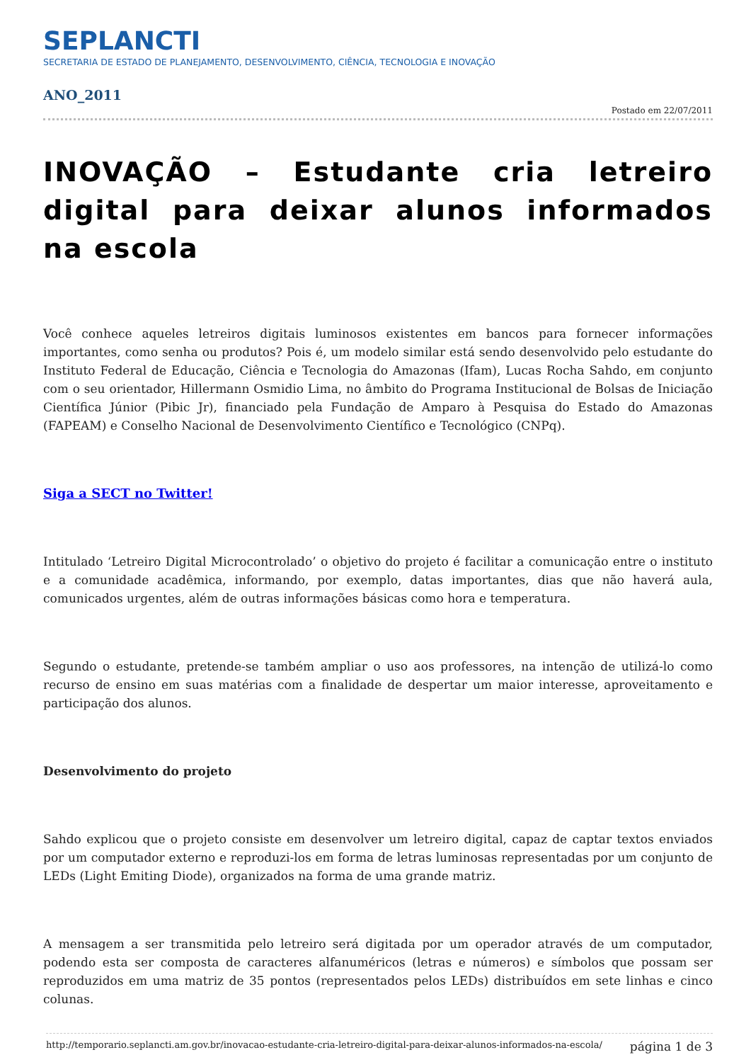SEPLANCTI
SECRETARIA DE ESTADO DE PLANEJAMENTO, DESENVOLVIMENTO, CIÊNCIA, TECNOLOGIA E INOVAÇÃO
ANO_2011
Postado em 22/07/2011
INOVAÇÃO – Estudante cria letreiro digital para deixar alunos informados na escola
Você conhece aqueles letreiros digitais luminosos existentes em bancos para fornecer informações importantes, como senha ou produtos? Pois é, um modelo similar está sendo desenvolvido pelo estudante do Instituto Federal de Educação, Ciência e Tecnologia do Amazonas (Ifam), Lucas Rocha Sahdo, em conjunto com o seu orientador, Hillermann Osmidio Lima, no âmbito do Programa Institucional de Bolsas de Iniciação Científica Júnior (Pibic Jr), financiado pela Fundação de Amparo à Pesquisa do Estado do Amazonas (FAPEAM) e Conselho Nacional de Desenvolvimento Científico e Tecnológico (CNPq).
Siga a SECT no Twitter!
Intitulado ‘Letreiro Digital Microcontrolado’ o objetivo do projeto é facilitar a comunicação entre o instituto e a comunidade acadêmica, informando, por exemplo, datas importantes, dias que não haverá aula, comunicados urgentes, além de outras informações básicas como hora e temperatura.
Segundo o estudante, pretende-se também ampliar o uso aos professores, na intenção de utilizá-lo como recurso de ensino em suas matérias com a finalidade de despertar um maior interesse, aproveitamento e participação dos alunos.
Desenvolvimento do projeto
Sahdo explicou que o projeto consiste em desenvolver um letreiro digital, capaz de captar textos enviados por um computador externo e reproduzi-los em forma de letras luminosas representadas por um conjunto de LEDs (Light Emiting Diode), organizados na forma de uma grande matriz.
A mensagem a ser transmitida pelo letreiro será digitada por um operador através de um computador, podendo esta ser composta de caracteres alfanuméricos (letras e números) e símbolos que possam ser reproduzidos em uma matriz de 35 pontos (representados pelos LEDs) distribuídos em sete linhas e cinco colunas.
http://temporario.seplancti.am.gov.br/inovacao-estudante-cria-letreiro-digital-para-deixar-alunos-informados-na-escola/ página 1 de 3